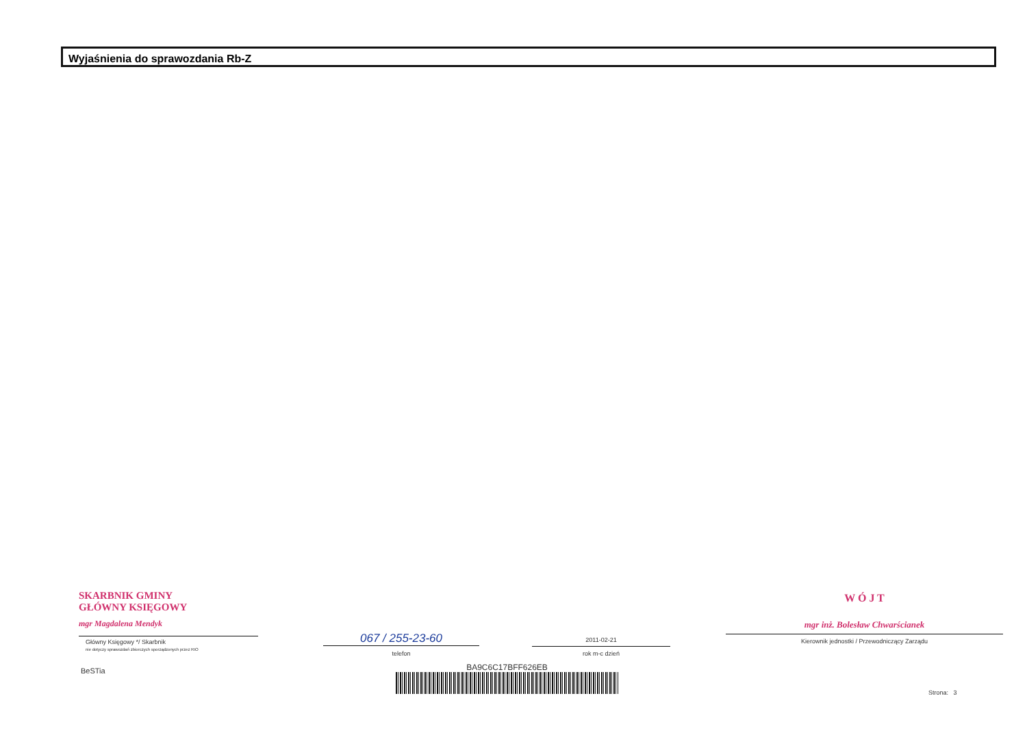Wyjaśnienia do sprawozdania Rb-Z
SKARBNIK GMINY
GŁÓWNY KSIĘGOWY
mgr Magdalena Mendyk
Główny Księgowy */ Skarbnik
nie dotyczy sprawozdań zbiorczych sporządzonych przez RIO
BeSTia
067 / 255-23-60
telefon
2011-02-21
rok m-c dzień
BA9C6C17BFF626EB
W Ó J T
mgr inż. Bolesław Chwarścianek
Kierownik jednostki / Przewodniczący Zarządu
Strona: 3